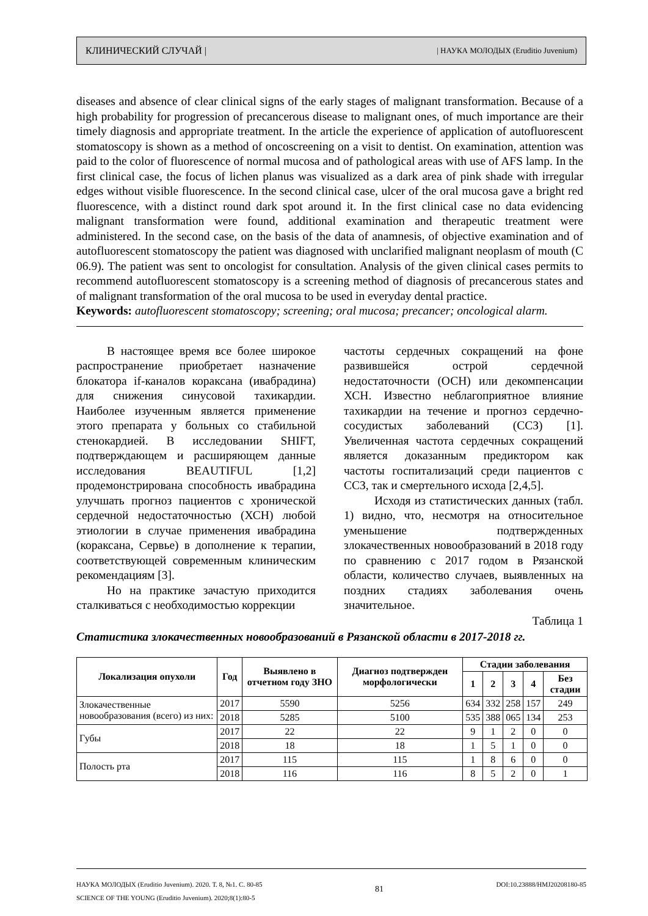КЛИНИЧЕСКИЙ СЛУЧАЙ | | НАУКА МОЛОДЫХ (Eruditio Juvenium)
diseases and absence of clear clinical signs of the early stages of malignant transformation. Because of a high probability for progression of precancerous disease to malignant ones, of much importance are their timely diagnosis and appropriate treatment. In the article the experience of application of autofluorescent stomatoscopy is shown as a method of oncoscreening on a visit to dentist. On examination, attention was paid to the color of fluorescence of normal mucosa and of pathological areas with use of AFS lamp. In the first clinical case, the focus of lichen planus was visualized as a dark area of pink shade with irregular edges without visible fluorescence. In the second clinical case, ulcer of the oral mucosa gave a bright red fluorescence, with a distinct round dark spot around it. In the first clinical case no data evidencing malignant transformation were found, additional examination and therapeutic treatment were administered. In the second case, on the basis of the data of anamnesis, of objective examination and of autofluorescent stomatoscopy the patient was diagnosed with unclarified malignant neoplasm of mouth (C 06.9). The patient was sent to oncologist for consultation. Analysis of the given clinical cases permits to recommend autofluorescent stomatoscopy is a screening method of diagnosis of precancerous states and of malignant transformation of the oral mucosa to be used in everyday dental practice.
Keywords: autofluorescent stomatoscopy; screening; oral mucosa; precancer; oncological alarm.
В настоящее время все более широкое распространение приобретает назначение блокатора if-каналов кораксана (ивабрадина) для снижения синусовой тахикардии. Наиболее изученным является применение этого препарата у больных со стабильной стенокардией. В исследовании SHIFT, подтверждающем и расширяющем данные исследования BEAUTIFUL [1,2] продемонстрирована способность ивабрадина улучшать прогноз пациентов с хронической сердечной недостаточностью (ХСН) любой этиологии в случае применения ивабрадина (кораксана, Сервье) в дополнение к терапии, соответствующей современным клиническим рекомендациям [3].
Но на практике зачастую приходится сталкиваться с необходимостью коррекции
частоты сердечных сокращений на фоне развившейся острой сердечной недостаточности (ОСН) или декомпенсации ХСН. Известно неблагоприятное влияние тахикардии на течение и прогноз сердечно-сосудистых заболеваний (ССЗ) [1]. Увеличенная частота сердечных сокращений является доказанным предиктором как частоты госпитализаций среди пациентов с ССЗ, так и смертельного исхода [2,4,5].
Исходя из статистических данных (табл. 1) видно, что, несмотря на относительное уменьшение подтвержденных злокачественных новообразований в 2018 году по сравнению с 2017 годом в Рязанской области, количество случаев, выявленных на поздних стадиях заболевания очень значительное.
Таблица 1
Статистика злокачественных новообразований в Рязанской области в 2017-2018 гг.
| Локализация опухоли | Год | Выявлено в отчетном году ЗНО | Диагноз подтвержден морфологически | Стадии заболевания | | | | |
| --- | --- | --- | --- | --- | --- | --- | --- | --- |
| | | | | 1 | 2 | 3 | 4 | Без стадии |
| Злокачественные новообразования (всего) из них: | 2017 | 5590 | 5256 | 634 | 332 | 258 | 157 | 249 |
| | 2018 | 5285 | 5100 | 535 | 388 | 065 | 134 | 253 |
| Губы | 2017 | 22 | 22 | 9 | 1 | 2 | 0 | 0 |
| | 2018 | 18 | 18 | 1 | 5 | 1 | 0 | 0 |
| Полость рта | 2017 | 115 | 115 | 1 | 8 | 6 | 0 | 0 |
| | 2018 | 116 | 116 | 8 | 5 | 2 | 0 | 1 |
НАУКА МОЛОДЫХ (Eruditio Juvenium). 2020. Т. 8, №1. С. 80-85
SCIENCE OF THE YOUNG (Eruditio Juvenium). 2020;8(1):80-5
81
DOI:10.23888/HMJ20208180-85